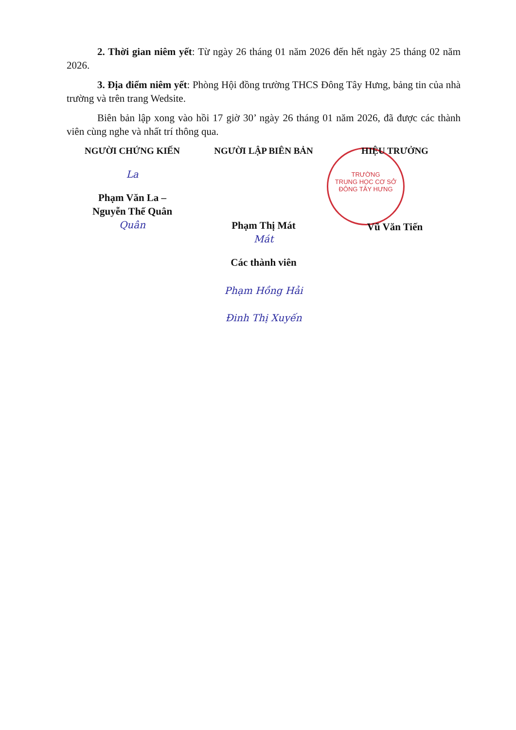TRƯỜNG
TRUNG HỌC CƠ SỞ
ĐÔNG TÂY HƯNG
2. Thời gian niêm yết: Từ ngày 26 tháng 01 năm 2026 đến hết ngày 25 tháng 02 năm 2026.
3. Địa điểm niêm yết: Phòng Hội đồng trường THCS Đông Tây Hưng, bảng tin của nhà trường và trên trang Wedsite.
Biên bản lập xong vào hồi 17 giờ 30’ ngày 26 tháng 01 năm 2026, đã được các thành viên cùng nghe và nhất trí thông qua.
NGƯỜI CHỨNG KIẾN
La
Phạm Văn La –
Nguyễn Thế Quân
Quân
NGƯỜI LẬP BIÊN BẢN
Phạm Thị Mát
Mát
Các thành viên
Phạm Hồng Hải
Đinh Thị Xuyến
HIỆU TRƯỞNG
Vũ Văn Tiến